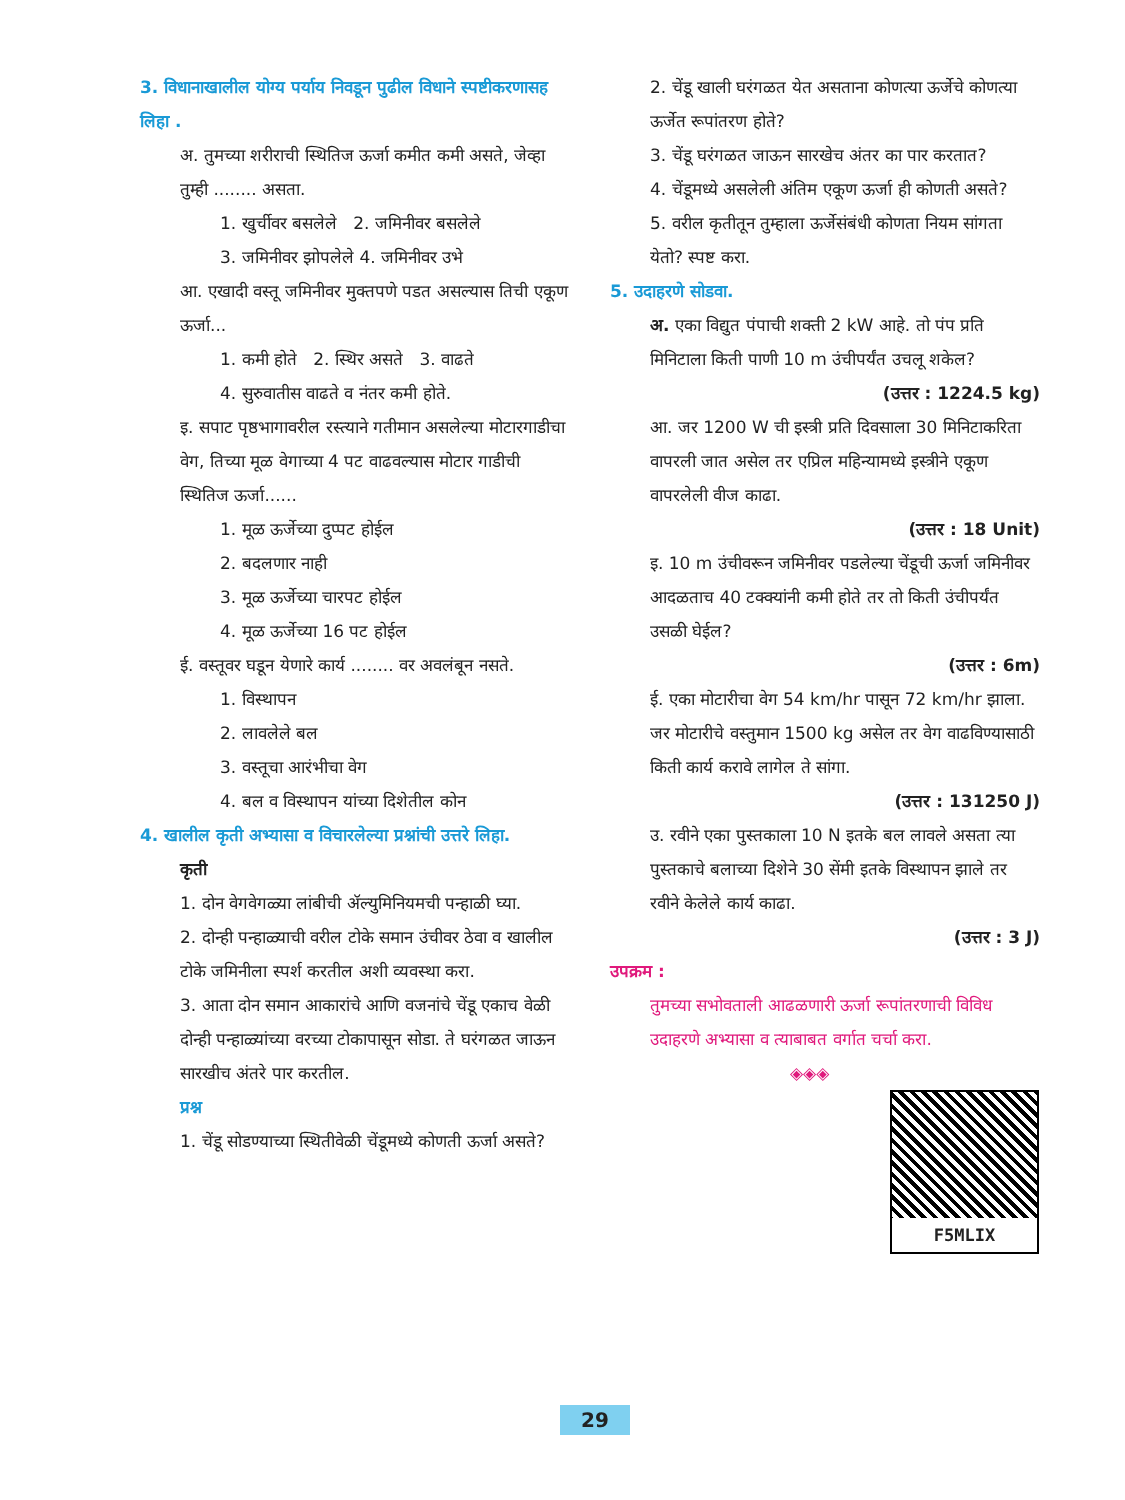3. विधानाखालील योग्य पर्याय निवडून पुढील विधाने स्पष्टीकरणासह लिहा .
अ. तुमच्या शरीराची स्थितिज ऊर्जा कमीत कमी असते, जेव्हा तुम्ही ........ असता.
1. खुर्चीवर बसलेले 2. जमिनीवर बसलेले
3. जमिनीवर झोपलेले 4. जमिनीवर उभे
आ. एखादी वस्तू जमिनीवर मुक्तपणे पडत असल्यास तिची एकूण ऊर्जा...
1. कमी होते 2. स्थिर असते 3. वाढते
4. सुरुवातीस वाढते व नंतर कमी होते.
इ. सपाट पृष्ठभागावरील रस्त्याने गतीमान असलेल्या मोटारगाडीचा वेग, तिच्या मूळ वेगाच्या 4 पट वाढवल्यास मोटार गाडीची स्थितिज ऊर्जा......
1. मूळ ऊर्जेच्या दुप्पट होईल
2. बदलणार नाही
3. मूळ ऊर्जेच्या चारपट होईल
4. मूळ ऊर्जेच्या 16 पट होईल
ई. वस्तूवर घडून येणारे कार्य ........ वर अवलंबून नसते.
1. विस्थापन
2. लावलेले बल
3. वस्तूचा आरंभीचा वेग
4. बल व विस्थापन यांच्या दिशेतील कोन
4. खालील कृती अभ्यासा व विचारलेल्या प्रश्नांची उत्तरे लिहा.
कृती
1. दोन वेगवेगळ्या लांबीची ॲल्युमिनियमची पन्हाळी घ्या.
2. दोन्ही पन्हाळ्याची वरील टोके समान उंचीवर ठेवा व खालील टोके जमिनीला स्पर्श करतील अशी व्यवस्था करा.
3. आता दोन समान आकारांचे आणि वजनांचे चेंडू एकाच वेळी दोन्ही पन्हाळ्यांच्या वरच्या टोकापासून सोडा. ते घरंगळत जाऊन सारखीच अंतरे पार करतील.
प्रश्न
1. चेंडू सोडण्याच्या स्थितीवेळी चेंडूमध्ये कोणती ऊर्जा असते?
2. चेंडू खाली घरंगळत येत असताना कोणत्या ऊर्जेचे कोणत्या ऊर्जेत रूपांतरण होते?
3. चेंडू घरंगळत जाऊन सारखेच अंतर का पार करतात?
4. चेंडूमध्ये असलेली अंतिम एकूण ऊर्जा ही कोणती असते?
5. वरील कृतीतून तुम्हाला ऊर्जेसंबंधी कोणता नियम सांगता येतो? स्पष्ट करा.
5. उदाहरणे सोडवा.
अ. एका विद्युत पंपाची शक्ती 2 kW आहे. तो पंप प्रति मिनिटाला किती पाणी 10 m उंचीपर्यंत उचलू शकेल?
(उत्तर : 1224.5 kg)
आ. जर 1200 W ची इस्त्री प्रति दिवसाला 30 मिनिटाकरिता वापरली जात असेल तर एप्रिल महिन्यामध्ये इस्त्रीने एकूण वापरलेली वीज काढा.
(उत्तर : 18 Unit)
इ. 10 m उंचीवरून जमिनीवर पडलेल्या चेंडूची ऊर्जा जमिनीवर आदळताच 40 टक्क्यांनी कमी होते तर तो किती उंचीपर्यंत उसळी घेईल?
(उत्तर : 6m)
ई. एका मोटारीचा वेग 54 km/hr पासून 72 km/hr झाला. जर मोटारीचे वस्तुमान 1500 kg असेल तर वेग वाढविण्यासाठी किती कार्य करावे लागेल ते सांगा.
(उत्तर : 131250 J)
उ. रवीने एका पुस्तकाला 10 N इतके बल लावले असता त्या पुस्तकाचे बलाच्या दिशेने 30 सेंमी इतके विस्थापन झाले तर रवीने केलेले कार्य काढा.
(उत्तर : 3 J)
उपक्रम :
तुमच्या सभोवताली आढळणारी ऊर्जा रूपांतरणाची विविध उदाहरणे अभ्यासा व त्याबाबत वर्गात चर्चा करा.
◈◈◈
F5MLIX
29